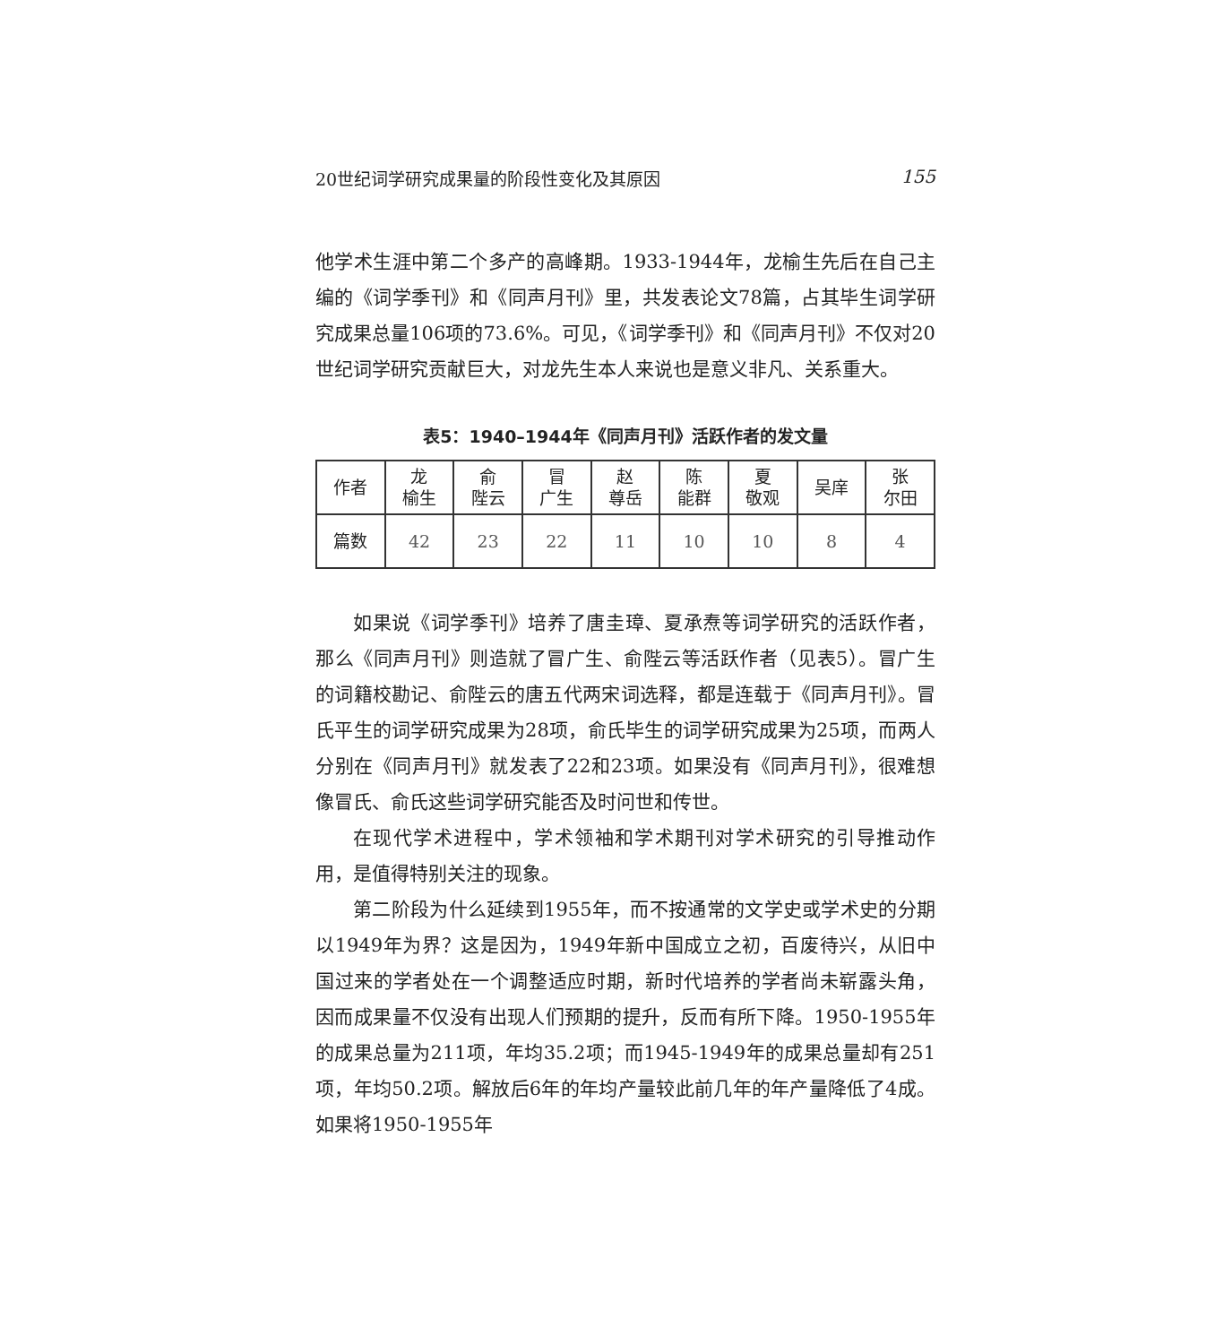20世纪词学研究成果量的阶段性变化及其原因 155
他学术生涯中第二个多产的高峰期。1933-1944年，龙榆生先后在自己主编的《词学季刊》和《同声月刊》里，共发表论文78篇，占其毕生词学研究成果总量106项的73.6%。可见，《词学季刊》和《同声月刊》不仅对20世纪词学研究贡献巨大，对龙先生本人来说也是意义非凡、关系重大。
表5：1940–1944年《同声月刊》活跃作者的发文量
| 作者 | 龙 榆生 | 俞 陛云 | 冒 广生 | 赵 尊岳 | 陈 能群 | 夏 敬观 | 吴庠 | 张 尔田 |
| --- | --- | --- | --- | --- | --- | --- | --- | --- |
| 篇数 | 42 | 23 | 22 | 11 | 10 | 10 | 8 | 4 |
如果说《词学季刊》培养了唐圭璋、夏承焘等词学研究的活跃作者，那么《同声月刊》则造就了冒广生、俞陛云等活跃作者（见表5）。冒广生的词籍校勘记、俞陛云的唐五代两宋词选释，都是连载于《同声月刊》。冒氏平生的词学研究成果为28项，俞氏毕生的词学研究成果为25项，而两人分别在《同声月刊》就发表了22和23项。如果没有《同声月刊》，很难想像冒氏、俞氏这些词学研究能否及时问世和传世。
在现代学术进程中，学术领袖和学术期刊对学术研究的引导推动作用，是值得特别关注的现象。
第二阶段为什么延续到1955年，而不按通常的文学史或学术史的分期以1949年为界？这是因为，1949年新中国成立之初，百废待兴，从旧中国过来的学者处在一个调整适应时期，新时代培养的学者尚未崭露头角，因而成果量不仅没有出现人们预期的提升，反而有所下降。1950-1955年的成果总量为211项，年均35.2项；而1945-1949年的成果总量却有251项，年均50.2项。解放后6年的年均产量较此前几年的年产量降低了4成。如果将1950-1955年